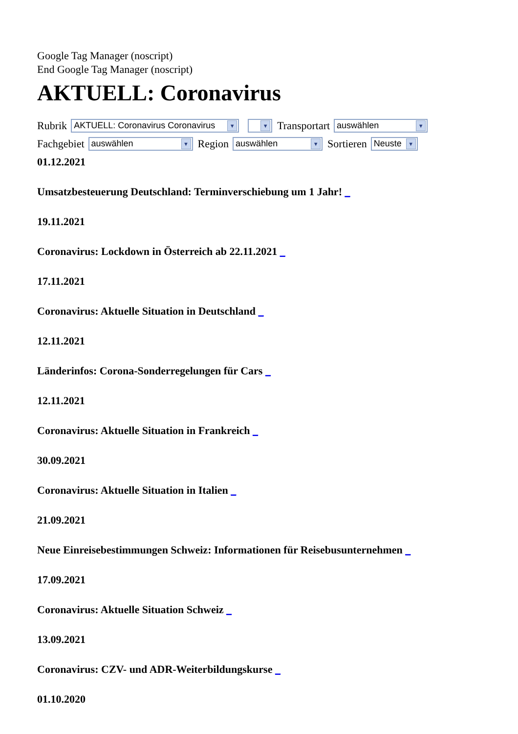Google Tag Manager (noscript)
End Google Tag Manager (noscript)
AKTUELL: Coronavirus
Rubrik AKTUELL: Coronavirus Coronavirus ▼ ▼ Transportart auswählen ▼
Fachgebiet auswählen ▼ Region auswählen ▼ Sortieren Neuste ▼
01.12.2021
Umsatzbesteuerung Deutschland: Terminverschiebung um 1 Jahr! _
19.11.2021
Coronavirus: Lockdown in Österreich ab 22.11.2021 _
17.11.2021
Coronavirus: Aktuelle Situation in Deutschland _
12.11.2021
Länderinfos: Corona-Sonderregelungen für Cars _
12.11.2021
Coronavirus: Aktuelle Situation in Frankreich _
30.09.2021
Coronavirus: Aktuelle Situation in Italien _
21.09.2021
Neue Einreisebestimmungen Schweiz: Informationen für Reisebusunternehmen _
17.09.2021
Coronavirus: Aktuelle Situation Schweiz _
13.09.2021
Coronavirus: CZV- und ADR-Weiterbildungskurse _
01.10.2020